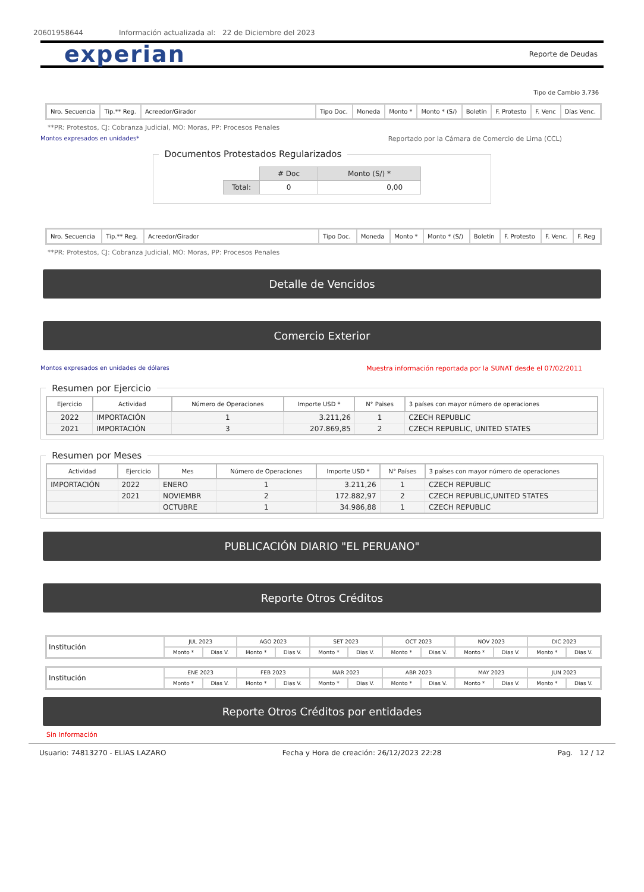20601958644 Información actualizada al: 22 de Diciembre del 2023
experian Reporte de Deudas
Tipo de Cambio 3.736
| Nro. Secuencia | Tip.** Reg. | Acreedor/Girador | Tipo Doc. | Moneda | Monto * | Monto * (S/) | Boletín | F. Protesto | F. Venc | Días Venc. |
**PR: Protestos, CJ: Cobranza Judicial, MO: Moras, PP: Procesos Penales
Montos expresados en unidades* Reportado por la Cámara de Comercio de Lima (CCL)
Documentos Protestados Regularizados
| | # Doc | Monto (S/) * |
| Total: | 0 | 0,00 |
| Nro. Secuencia | Tip.** Reg. | Acreedor/Girador | Tipo Doc. | Moneda | Monto * | Monto * (S/) | Boletín | F. Protesto | F. Venc. | F. Reg |
**PR: Protestos, CJ: Cobranza Judicial, MO: Moras, PP: Procesos Penales
Detalle de Vencidos
Comercio Exterior
Montos expresados en unidades de dólares Muestra información reportada por la SUNAT desde el 07/02/2011
Resumen por Ejercicio
| Ejercicio | Actividad | Número de Operaciones | Importe USD * | N° Paises | 3 países con mayor número de operaciones |
| --- | --- | --- | --- | --- | --- |
| 2022 | IMPORTACIÓN | 1 | 3.211,26 | 1 | CZECH REPUBLIC |
| 2021 | IMPORTACIÓN | 3 | 207.869,85 | 2 | CZECH REPUBLIC, UNITED STATES |
Resumen por Meses
| Actividad | Ejercicio | Mes | Número de Operaciones | Importe USD * | N° Países | 3 países con mayor número de operaciones |
| --- | --- | --- | --- | --- | --- | --- |
| IMPORTACIÓN | 2022 | ENERO | 1 | 3.211,26 | 1 | CZECH REPUBLIC |
| | 2021 | NOVIEMBR | 2 | 172.882,97 | 2 | CZECH REPUBLIC,UNITED STATES |
| | | OCTUBRE | 1 | 34.986,88 | 1 | CZECH REPUBLIC |
PUBLICACIÓN DIARIO "EL PERUANO"
Reporte Otros Créditos
| Institución | JUL 2023 | | AGO 2023 | | SET 2023 | | OCT 2023 | | NOV 2023 | | DIC 2023 | |
| | Monto * | Dias V. | Monto * | Dias V. | Monto * | Dias V. | Monto * | Dias V. | Monto * | Dias V. | Monto * | Dias V. |
| Institución | ENE 2023 | | FEB 2023 | | MAR 2023 | | ABR 2023 | | MAY 2023 | | JUN 2023 | |
| | Monto * | Dias V. | Monto * | Dias V. | Monto * | Dias V. | Monto * | Dias V. | Monto * | Dias V. | Monto * | Dias V. |
Reporte Otros Créditos por entidades
Sin Información
Usuario: 74813270 - ELIAS LAZARO Fecha y Hora de creación: 26/12/2023 22:28 Pag. 12 / 12